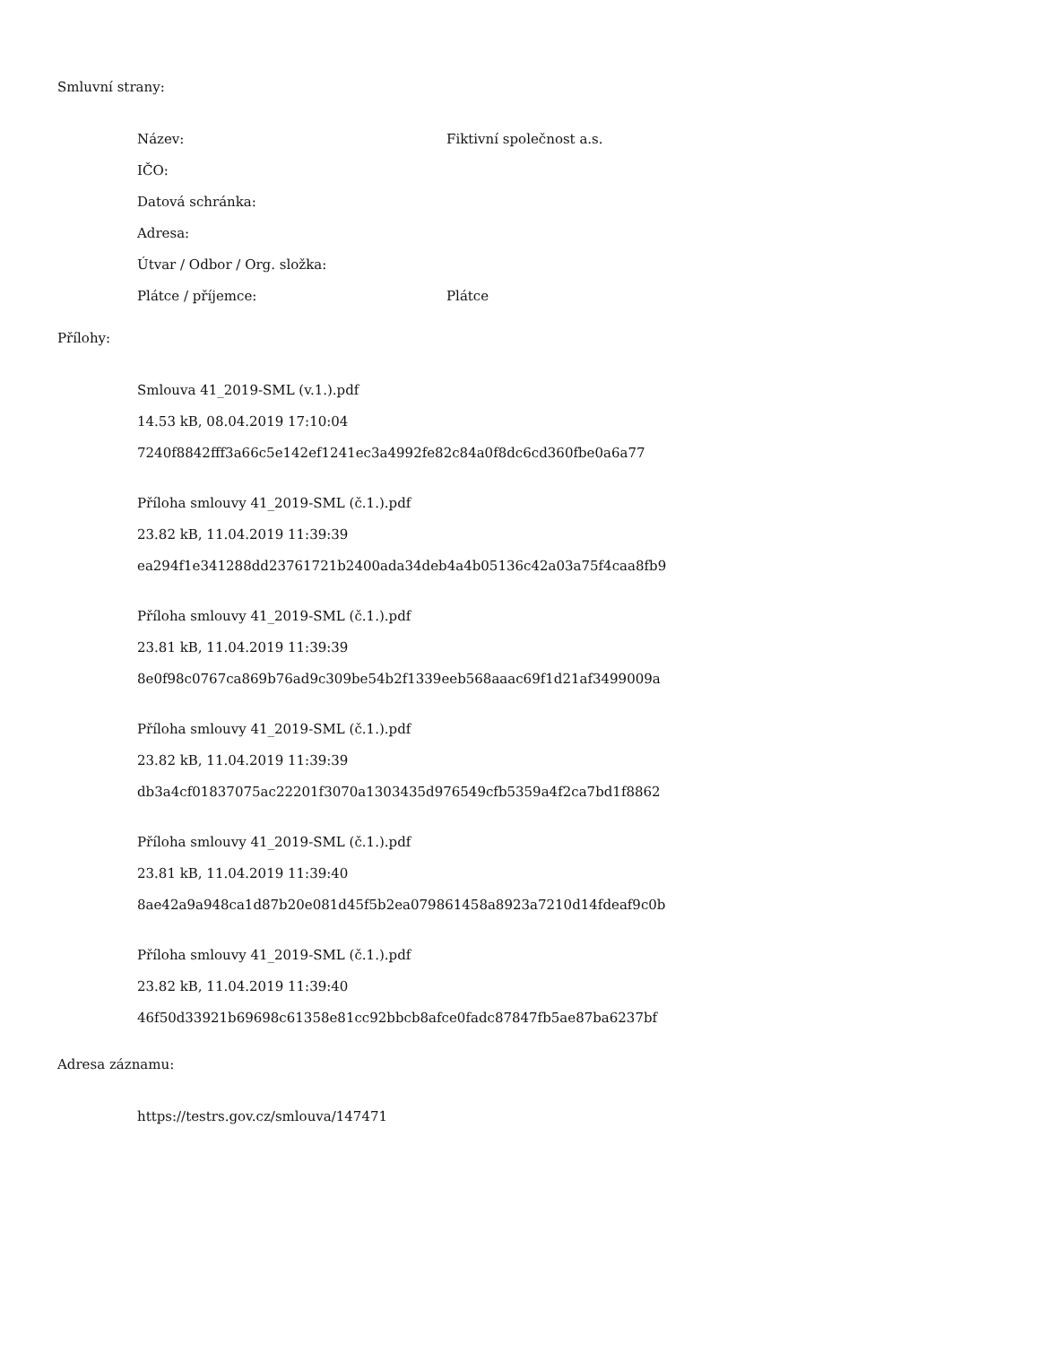Smluvní strany:
Název: Fiktivní společnost a.s.
IČO:
Datová schránka:
Adresa:
Útvar / Odbor / Org. složka:
Plátce / příjemce: Plátce
Přílohy:
Smlouva 41_2019-SML (v.1.).pdf
14.53 kB, 08.04.2019 17:10:04
7240f8842fff3a66c5e142ef1241ec3a4992fe82c84a0f8dc6cd360fbe0a6a77
Příloha smlouvy 41_2019-SML (č.1.).pdf
23.82 kB, 11.04.2019 11:39:39
ea294f1e341288dd23761721b2400ada34deb4a4b05136c42a03a75f4caa8fb9
Příloha smlouvy 41_2019-SML (č.1.).pdf
23.81 kB, 11.04.2019 11:39:39
8e0f98c0767ca869b76ad9c309be54b2f1339eeb568aaac69f1d21af3499009a
Příloha smlouvy 41_2019-SML (č.1.).pdf
23.82 kB, 11.04.2019 11:39:39
db3a4cf01837075ac22201f3070a1303435d976549cfb5359a4f2ca7bd1f8862
Příloha smlouvy 41_2019-SML (č.1.).pdf
23.81 kB, 11.04.2019 11:39:40
8ae42a9a948ca1d87b20e081d45f5b2ea079861458a8923a7210d14fdeaf9c0b
Příloha smlouvy 41_2019-SML (č.1.).pdf
23.82 kB, 11.04.2019 11:39:40
46f50d33921b69698c61358e81cc92bbcb8afce0fadc87847fb5ae87ba6237bf
Adresa záznamu:
https://testrs.gov.cz/smlouva/147471